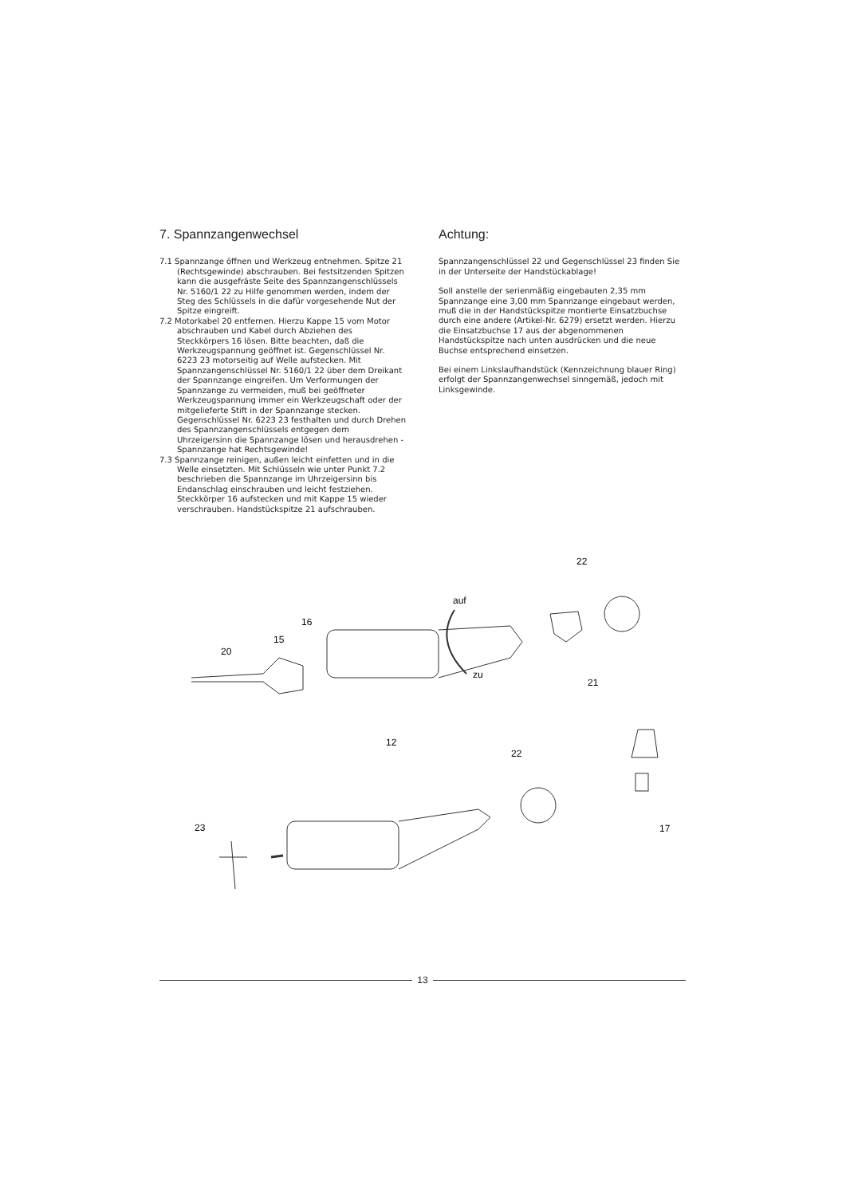7. Spannzangenwechsel
7.1 Spannzange öffnen und Werkzeug entnehmen. Spitze 21 (Rechtsgewinde) abschrauben. Bei festsitzenden Spitzen kann die ausgefräste Seite des Spannzangenschlüssels Nr. 5160/1 22 zu Hilfe genommen werden, indem der Steg des Schlüssels in die dafür vorgesehende Nut der Spitze eingreift.
7.2 Motorkabel 20 entfernen. Hierzu Kappe 15 vom Motor abschrauben und Kabel durch Abziehen des Steckkörpers 16 lösen. Bitte beachten, daß die Werkzeugspannung geöffnet ist. Gegenschlüssel Nr. 6223 23 motorseitig auf Welle aufstecken. Mit Spannzangenschlüssel Nr. 5160/1 22 über dem Dreikant der Spannzange eingreifen. Um Verformungen der Spannzange zu vermeiden, muß bei geöffneter Werkzeugspannung immer ein Werkzeugschaft oder der mitgelieferte Stift in der Spannzange stecken. Gegenschlüssel Nr. 6223 23 festhalten und durch Drehen des Spannzangenschlüssels entgegen dem Uhrzeigersinn die Spannzange lösen und herausdrehen - Spannzange hat Rechtsgewinde!
7.3 Spannzange reinigen, außen leicht einfetten und in die Welle einsetzten. Mit Schlüsseln wie unter Punkt 7.2 beschrieben die Spannzange im Uhrzeigersinn bis Endanschlag einschrauben und leicht festziehen. Steckkörper 16 aufstecken und mit Kappe 15 wieder verschrauben. Handstückspitze 21 aufschrauben.
Achtung:
Spannzangenschlüssel 22 und Gegenschlüssel 23 finden Sie in der Unterseite der Handstückablage!
Soll anstelle der serienmäßig eingebauten 2,35 mm Spannzange eine 3,00 mm Spannzange eingebaut werden, muß die in der Handstückspitze montierte Einsatzbuchse durch eine andere (Artikel-Nr. 6279) ersetzt werden. Hierzu die Einsatzbuchse 17 aus der abgenommenen Handstückspitze nach unten ausdrücken und die neue Buchse entsprechend einsetzen.
Bei einem Linkslaufhandstück (Kennzeichnung blauer Ring) erfolgt der Spannzangenwechsel sinngemäß, jedoch mit Linksgewinde.
auf
zu
22
16
15
20
21
12
22
23
17
13